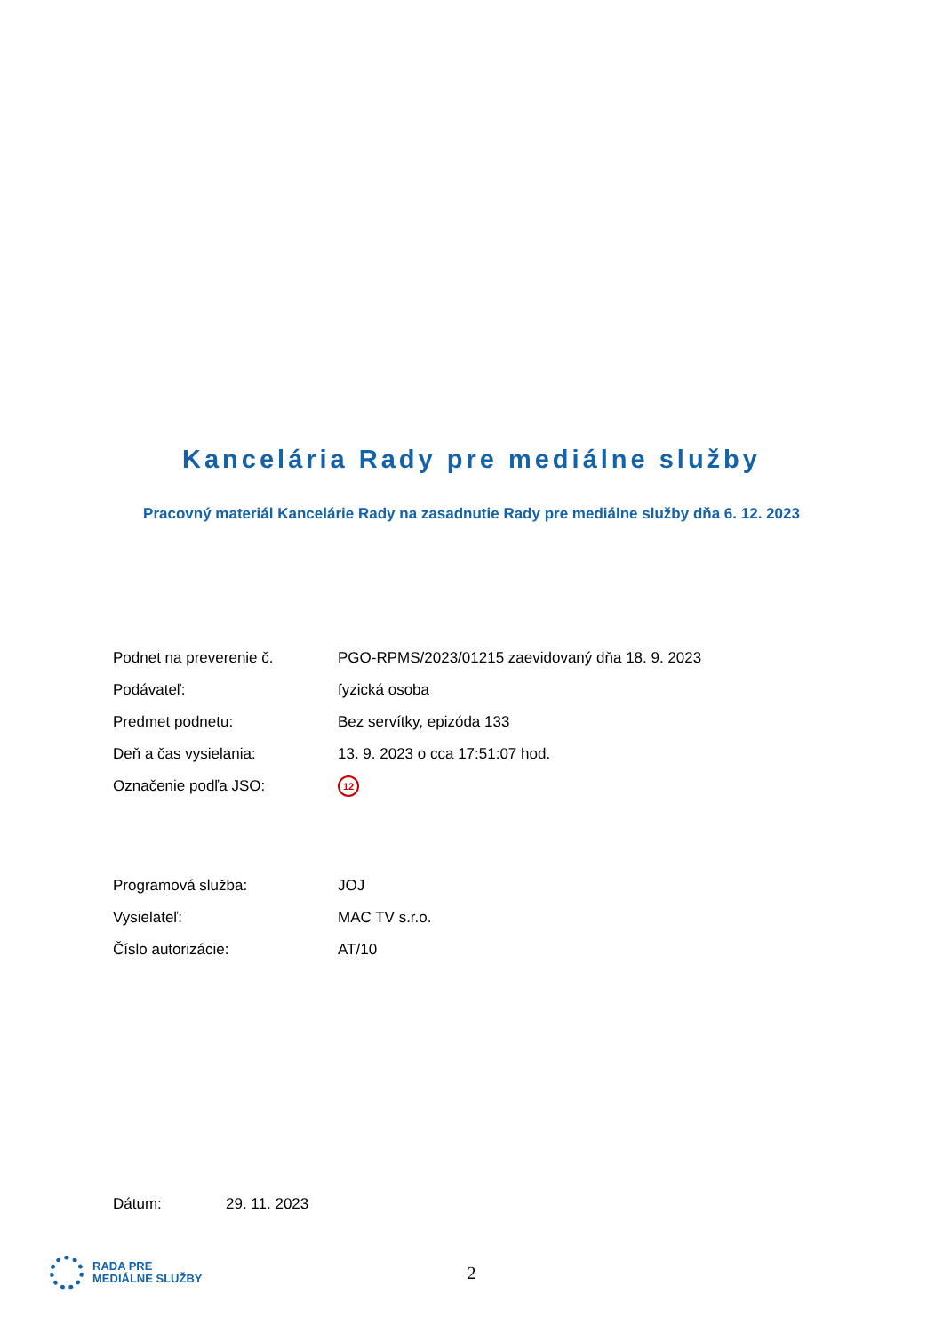Kancelária Rady pre mediálne služby
Pracovný materiál Kancelárie Rady na zasadnutie Rady pre mediálne služby dňa 6. 12. 2023
| Podnet na preverenie č. | PGO-RPMS/2023/01215 zaevidovaný dňa 18. 9. 2023 |
| Podávateľ: | fyzická osoba |
| Predmet podnetu: | Bez servítky, epizóda 133 |
| Deň a čas vysielania: | 13. 9. 2023 o cca 17:51:07 hod. |
| Označenie podľa JSO: | 12 |
| Programová služba: | JOJ |
| Vysielateľ: | MAC TV s.r.o. |
| Číslo autorizácie: | AT/10 |
| Dátum: | 29. 11. 2023 |
RADA PRE
MEDIÁLNE SLUŽBY
2